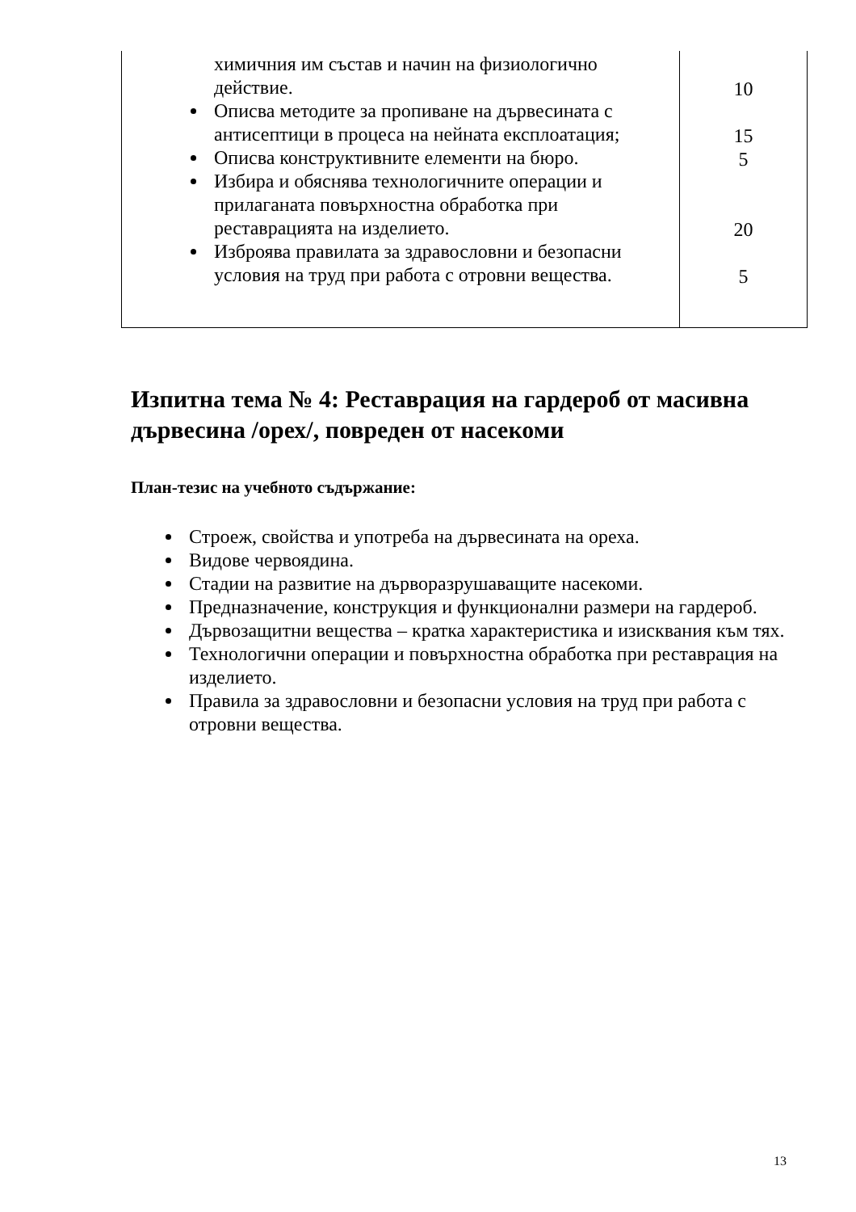| химичния им състав и начин на физиологично действие. Описва методите за пропиване на дървесината с антисептици в процеса на нейната експлоатация; Описва конструктивните елементи на бюро. Избира и обяснява технологичните операции и прилаганата повърхностна обработка при реставрацията на изделието. Изброява правилата за здравословни и безопасни условия на труд при работа с отровни вещества. | 10 15 5 20 5 |
Изпитна тема № 4: Реставрация на гардероб от масивна дървесина /орех/, повреден от насекоми
План-тезис на учебното съдържание:
Строеж, свойства и употреба на дървесината на ореха.
Видове червоядина.
Стадии на развитие на дърворазрушаващите насекоми.
Предназначение, конструкция и функционални размери на гардероб.
Дървозащитни вещества – кратка характеристика и изисквания към тях.
Технологични операции и повърхностна обработка при реставрация на изделието.
Правила за здравословни и безопасни условия на труд при работа с отровни вещества.
13